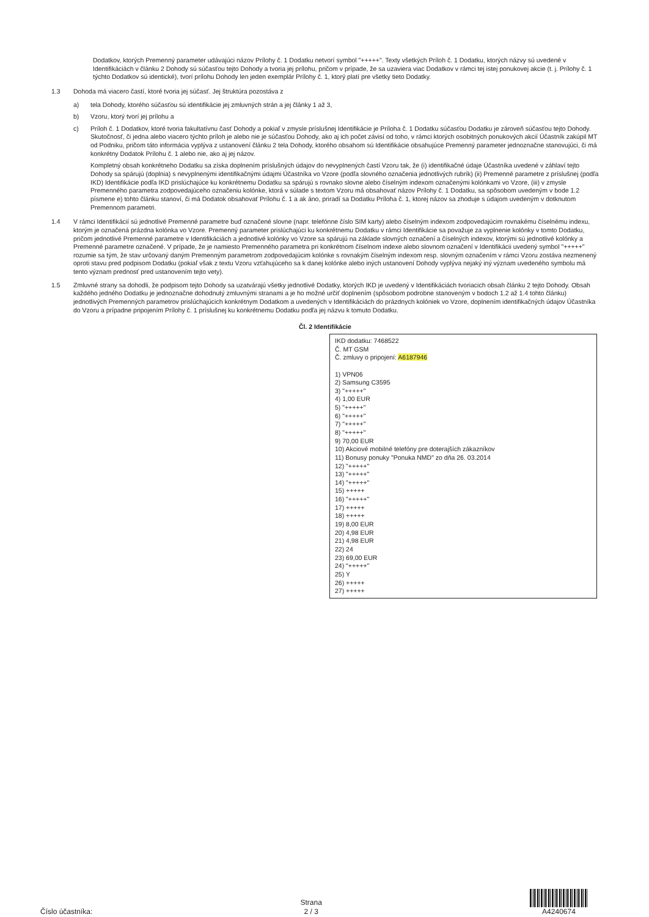Dodatkov, ktorých Premenný parameter udávajúci názov Prílohy č. 1 Dodatku netvorí symbol "+++++". Texty všetkých Príloh č. 1 Dodatku, ktorých názvy sú uvedené v Identifikáciách v článku 2 Dohody sú súčasťou tejto Dohody a tvoria jej prílohu, pričom v prípade, že sa uzaviera viac Dodatkov v rámci tej istej ponukovej akcie (t. j. Prílohy č. 1 týchto Dodatkov sú identické), tvorí prílohu Dohody len jeden exemplár Prílohy č. 1, ktorý platí pre všetky tieto Dodatky.
1.3 Dohoda má viacero častí, ktoré tvoria jej súčasť. Jej štruktúra pozostáva z
a) tela Dohody, ktorého súčasťou sú identifikácie jej zmluvných strán a jej články 1 až 3,
b) Vzoru, ktorý tvorí jej prílohu a
c) Príloh č. 1 Dodatkov, ktoré tvoria fakultatívnu časť Dohody a pokiaľ v zmysle príslušnej Identifikácie je Príloha č. 1 Dodatku súčasťou Dodatku je zároveň súčasťou tejto Dohody. Skutočnosť, či jedna alebo viacero týchto príloh je alebo nie je súčasťou Dohody, ako aj ich počet závisí od toho, v rámci ktorých osobitných ponukových akcií Účastník zakúpil MT od Podniku, pričom táto informácia vyplýva z ustanovení článku 2 tela Dohody, ktorého obsahom sú Identifikácie obsahujúce Premenný parameter jednoznačne stanovujúci, či má konkrétny Dodatok Prílohu č. 1 alebo nie, ako aj jej názov.
Kompletný obsah konkrétneho Dodatku sa získa doplnením príslušných údajov do nevyplnených častí Vzoru tak, že (i) identifikačné údaje Účastníka uvedené v záhlaví tejto Dohody sa spárujú (doplnia) s nevyplnenými identifikačnými údajmi Účastníka vo Vzore (podľa slovného označenia jednotlivých rubrík) (ii) Premenné parametre z príslušnej (podľa IKD) Identifikácie podľa IKD prislúchajúce ku konkrétnemu Dodatku sa spárujú s rovnako slovne alebo číselným indexom označenými kolónkami vo Vzore, (iii) v zmysle Premenného parametra zodpovedajúceho označeniu kolónke, ktorá v súlade s textom Vzoru má obsahovať názov Prílohy č. 1 Dodatku, sa spôsobom uvedeným v bode 1.2 písmene e) tohto článku stanoví, či má Dodatok obsahovať Prílohu č. 1 a ak áno, priradí sa Dodatku Príloha č. 1, ktorej názov sa zhoduje s údajom uvedeným v dotknutom Premennom parametri.
1.4 V rámci Identifikácií sú jednotlivé Premenné parametre buď označené slovne (napr. telefónne číslo SIM karty) alebo číselným indexom zodpovedajúcim rovnakému číselnému indexu, ktorým je označená prázdna kolónka vo Vzore. Premenný parameter prislúchajúci ku konkrétnemu Dodatku v rámci Identifikácie sa považuje za vyplnenie kolónky v tomto Dodatku, pričom jednotlivé Premenné parametre v Identifikáciách a jednotlivé kolónky vo Vzore sa spárujú na základe slovných označení a číselných indexov, ktorými sú jednotlivé kolónky a Premenné parametre označené. V prípade, že je namiesto Premenného parametra pri konkrétnom číselnom indexe alebo slovnom označení v Identifikácii uvedený symbol "+++++" rozumie sa tým, že stav určovaný daným Premenným parametrom zodpovedajúcim kolónke s rovnakým číselným indexom resp. slovným označením v rámci Vzoru zostáva nezmenený oproti stavu pred podpisom Dodatku (pokiaľ však z textu Vzoru vzťahujúceho sa k danej kolónke alebo iných ustanovení Dohody vyplýva nejaký iný význam uvedeného symbolu má tento význam prednosť pred ustanovením tejto vety).
1.5 Zmluvné strany sa dohodli, že podpisom tejto Dohody sa uzatvárajú všetky jednotlivé Dodatky, ktorých IKD je uvedený v Identifikáciách tvoriacich obsah článku 2 tejto Dohody. Obsah každého jedného Dodatku je jednoznačne dohodnutý zmluvnými stranami a je ho možné určiť doplnením (spôsobom podrobne stanoveným v bodoch 1.2 až 1.4 tohto článku) jednotlivých Premenných parametrov prislúchajúcich konkrétnym Dodatkom a uvedených v Identifikáciách do prázdnych kolóniek vo Vzore, doplnením identifikačných údajov Účastníka do Vzoru a prípadne pripojením Prílohy č. 1 príslušnej ku konkrétnemu Dodatku podľa jej názvu k tomuto Dodatku.
Čl. 2 Identifikácie
IKD dodatku: 7468522
Č. MT GSM
Č. zmluvy o pripojení: A6187946
1) VPN06
2) Samsung C3595
3) "+++++"
4) 1,00 EUR
5) "+++++"
6) "+++++"
7) "+++++"
8) "+++++"
9) 70,00 EUR
10) Akciové mobilné telefóny pre doterajších zákazníkov
11) Bonusy ponuky "Ponuka NMD" zo dňa 26. 03.2014
12) "+++++"
13) "+++++"
14) "+++++"
15) +++++
16) "+++++"
17) +++++
18) +++++
19) 8,00 EUR
20) 4,98 EUR
21) 4,98 EUR
22) 24
23) 69,00 EUR
24) "+++++"
25) Y
26) +++++
27) +++++
Číslo účastníka:
Strana
2 / 3
A4240674